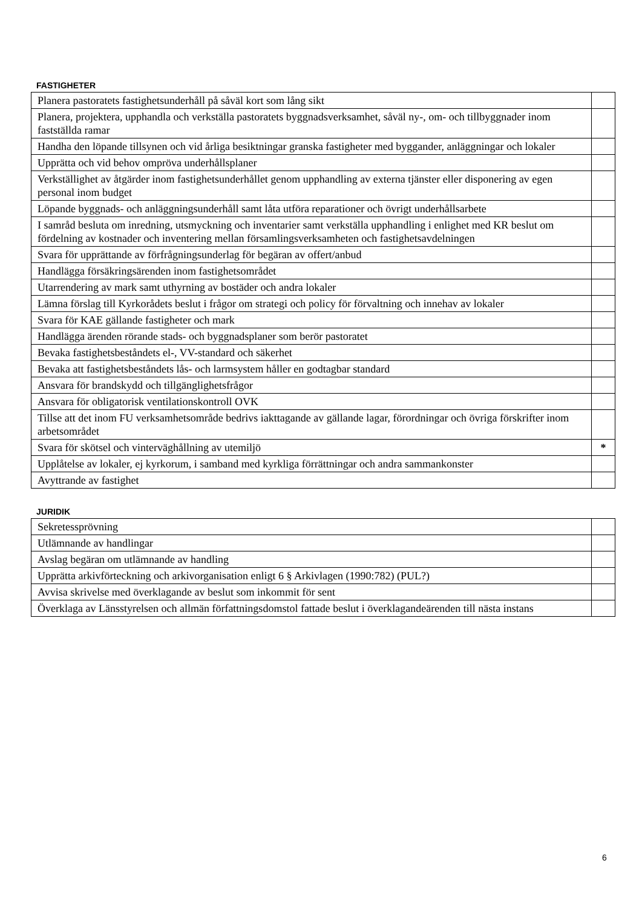FASTIGHETER
| Planera pastoratets fastighetsunderhåll på såväl kort som lång sikt | |
| Planera, projektera, upphandla och verkställa pastoratets byggnadsverksamhet, såväl ny-, om- och tillbyggnader inom fastställda ramar | |
| Handha den löpande tillsynen och vid årliga besiktningar granska fastigheter med byggander, anläggningar och lokaler | |
| Upprätta och vid behov ompröva underhållsplaner | |
| Verkställighet av åtgärder inom fastighetsunderhållet genom upphandling av externa tjänster eller disponering av egen personal inom budget | |
| Löpande byggnads- och anläggningsunderhåll samt låta utföra reparationer och övrigt underhållsarbete | |
| I samråd besluta om inredning, utsmyckning och inventarier samt verkställa upphandling i enlighet med KR beslut om fördelning av kostnader och inventering mellan församlingsverksamheten och fastighetsavdelningen | |
| Svara för upprättande av förfrågningsunderlag för begäran av offert/anbud | |
| Handlägga försäkringsärenden inom fastighetsområdet | |
| Utarrendering av mark samt uthyrning av bostäder och andra lokaler | |
| Lämna förslag till Kyrkorådets beslut i frågor om strategi och policy för förvaltning och innehav av lokaler | |
| Svara för KAE gällande fastigheter och mark | |
| Handlägga ärenden rörande stads- och byggnadsplaner som berör pastoratet | |
| Bevaka fastighetsbeståndets el-, VV-standard och säkerhet | |
| Bevaka att fastighetsbeståndets lås- och larmsystem håller en godtagbar standard | |
| Ansvara för brandskydd och tillgänglighetsfrågor | |
| Ansvara för obligatorisk ventilationskontroll OVK | |
| Tillse att det inom FU verksamhetsområde bedrivs iakttagande av gällande lagar, förordningar och övriga förskrifter inom arbetsområdet | |
| Svara för skötsel och vinterväghållning av utemiljö | * |
| Upplåtelse av lokaler, ej kyrkorum, i samband med kyrkliga förrättningar och andra sammankonster | |
| Avyttrande av fastighet | |
JURIDIK
| Sekretessprövning | |
| Utlämnande av handlingar | |
| Avslag begäran om utlämnande av handling | |
| Upprätta arkivförteckning och arkivorganisation enligt 6 § Arkivlagen (1990:782) (PUL?) | |
| Avvisa skrivelse med överklagande av beslut som inkommit för sent | |
| Överklaga av Länsstyrelsen och allmän författningsdomstol fattade beslut i överklagandeärenden till nästa instans | |
6